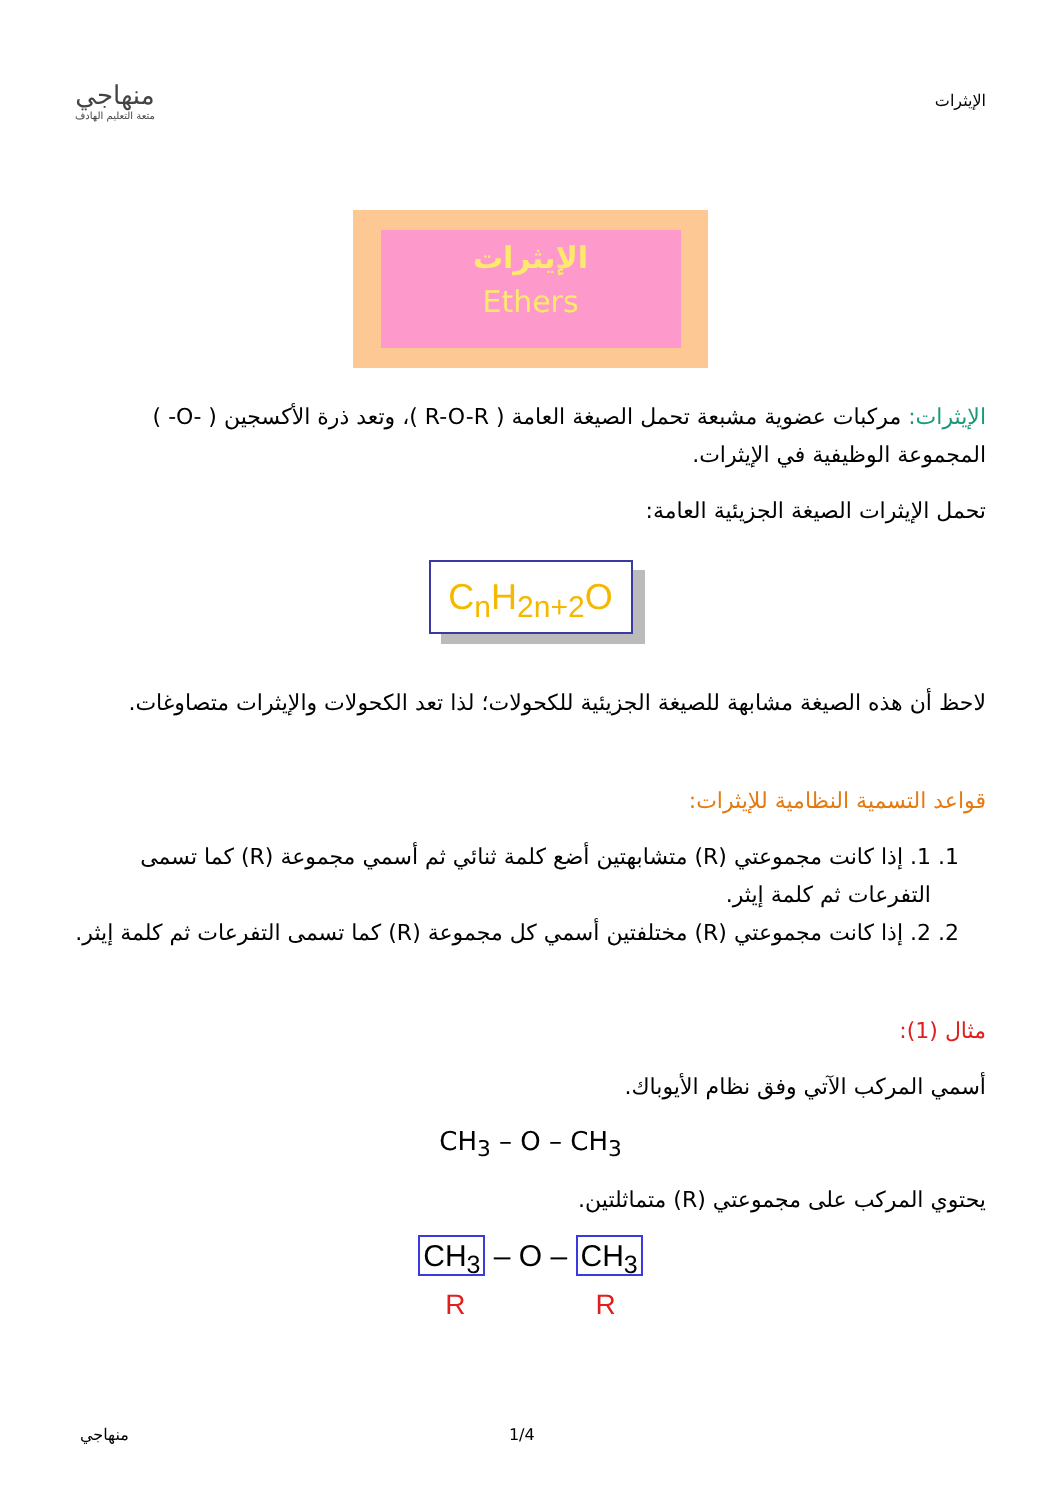الإيثرات
منهاجي
متعة التعليم الهادف
الإيثرات
Ethers
الإيثرات: مركبات عضوية مشبعة تحمل الصيغة العامة ( R-O-R )، وتعد ذرة الأكسجين ( -O- ) المجموعة الوظيفية في الإيثرات.
تحمل الإيثرات الصيغة الجزيئية العامة:
C<sub>n</sub>H<sub>2n+2</sub>O
لاحظ أن هذه الصيغة مشابهة للصيغة الجزيئية للكحولات؛ لذا تعد الكحولات والإيثرات متصاوغات.
قواعد التسمية النظامية للإيثرات:
1. 1. إذا كانت مجموعتي (R) متشابهتين أضع كلمة ثنائي ثم أسمي مجموعة (R) كما تسمى التفرعات ثم كلمة إيثر.
2. 2. إذا كانت مجموعتي (R) مختلفتين أسمي كل مجموعة (R) كما تسمى التفرعات ثم كلمة إيثر.
مثال (1):
أسمي المركب الآتي وفق نظام الأيوباك.
CH<sub>3</sub> – O – CH<sub>3</sub>
يحتوي المركب على مجموعتي (R) متماثلتين.
CH<sub>3</sub> – O – CH<sub>3</sub>
R R
منهاجي 1/4